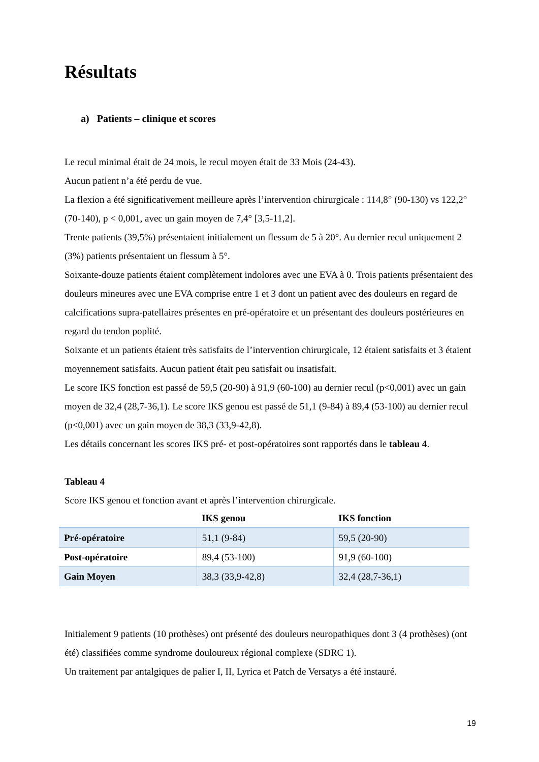Résultats
a) Patients – clinique et scores
Le recul minimal était de 24 mois, le recul moyen était de 33 Mois (24-43).
Aucun patient n’a été perdu de vue.
La flexion a été significativement meilleure après l’intervention chirurgicale : 114,8° (90-130) vs 122,2° (70-140), p < 0,001, avec un gain moyen de 7,4° [3,5-11,2].
Trente patients (39,5%) présentaient initialement un flessum de 5 à 20°. Au dernier recul uniquement 2 (3%) patients présentaient un flessum à 5°.
Soixante-douze patients étaient complètement indolores avec une EVA à 0. Trois patients présentaient des douleurs mineures avec une EVA comprise entre 1 et 3 dont un patient avec des douleurs en regard de calcifications supra-patellaires présentes en pré-opératoire et un présentant des douleurs postérieures en regard du tendon poplité.
Soixante et un patients étaient très satisfaits de l’intervention chirurgicale, 12 étaient satisfaits et 3 étaient moyennement satisfaits. Aucun patient était peu satisfait ou insatisfait.
Le score IKS fonction est passé de 59,5 (20-90) à 91,9 (60-100) au dernier recul (p<0,001) avec un gain moyen de 32,4 (28,7-36,1). Le score IKS genou est passé de 51,1 (9-84) à 89,4 (53-100) au dernier recul (p<0,001) avec un gain moyen de 38,3 (33,9-42,8).
Les détails concernant les scores IKS pré- et post-opératoires sont rapportés dans le tableau 4.
Tableau 4
Score IKS genou et fonction avant et après l’intervention chirurgicale.
| | IKS genou | IKS fonction |
| --- | --- | --- |
| Pré-opératoire | 51,1 (9-84) | 59,5 (20-90) |
| Post-opératoire | 89,4 (53-100) | 91,9 (60-100) |
| Gain Moyen | 38,3 (33,9-42,8) | 32,4 (28,7-36,1) |
Initialement 9 patients (10 prothèses) ont présenté des douleurs neuropathiques dont 3 (4 prothèses) (ont été) classifiées comme syndrome douloureux régional complexe (SDRC 1).
Un traitement par antalgiques de palier I, II, Lyrica et Patch de Versatys a été instauré.
19